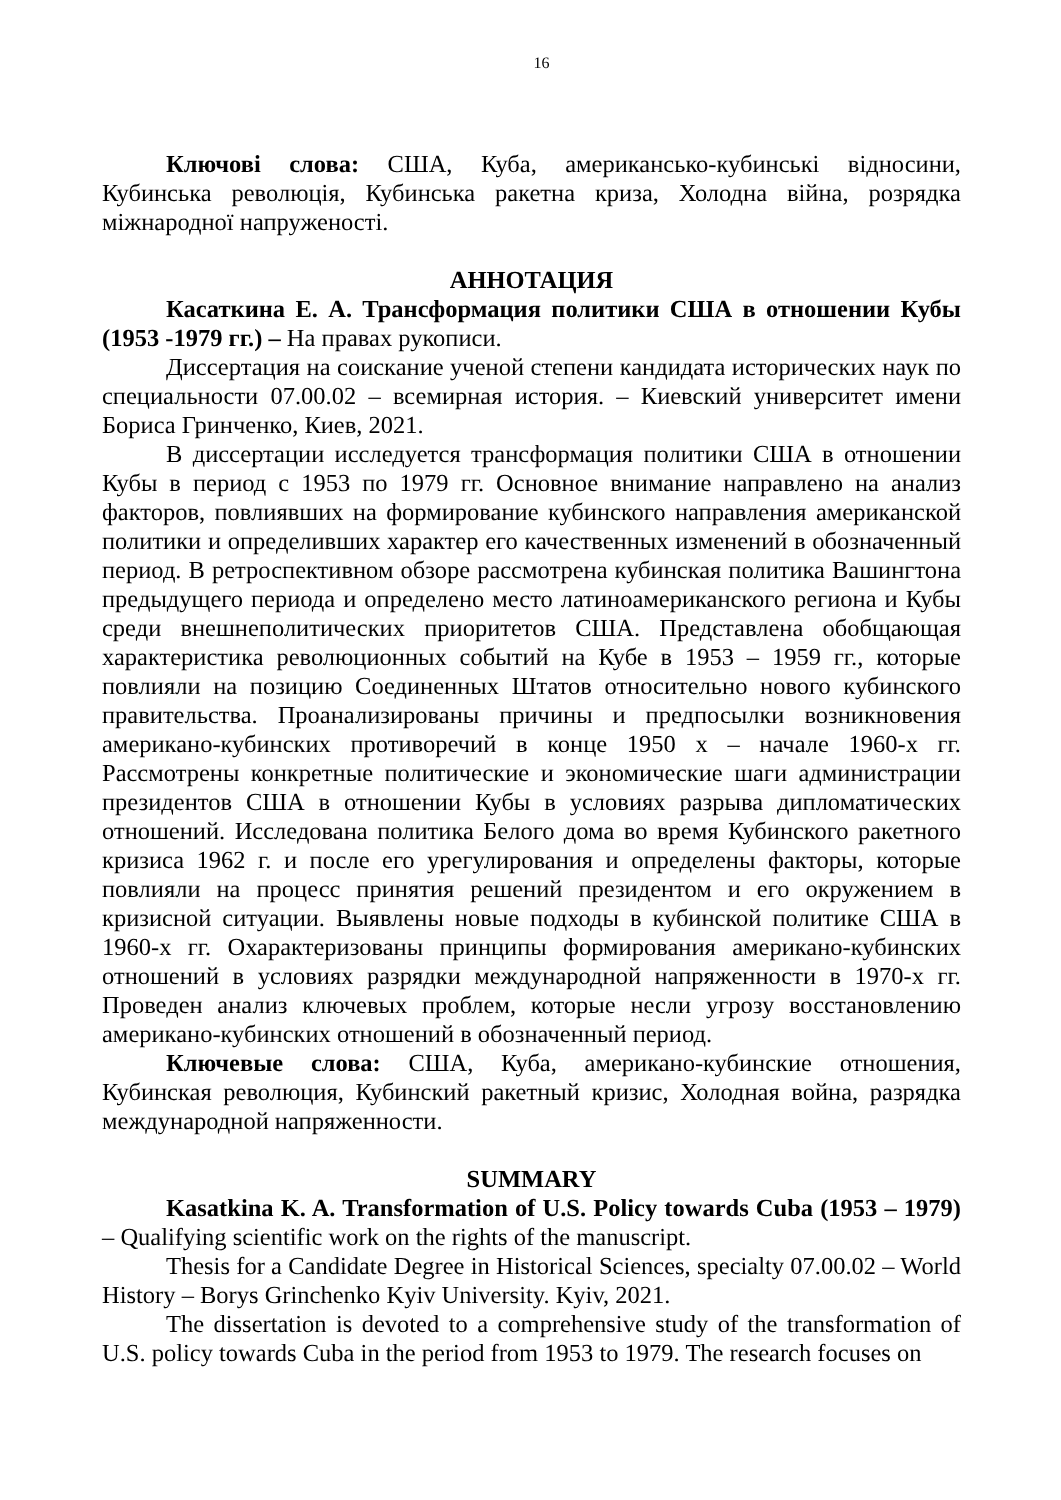16
Ключові слова: США, Куба, американсько-кубинські відносини, Кубинська революція, Кубинська ракетна криза, Холодна війна, розрядка міжнародної напруженості.
АННОТАЦИЯ
Касаткина Е. А. Трансформация политики США в отношении Кубы (1953 -1979 гг.) – На правах рукописи.
Диссертация на соискание ученой степени кандидата исторических наук по специальности 07.00.02 – всемирная история. – Киевский университет имени Бориса Гринченко, Киев, 2021.
В диссертации исследуется трансформация политики США в отношении Кубы в период с 1953 по 1979 гг. Основное внимание направлено на анализ факторов, повлиявших на формирование кубинского направления американской политики и определивших характер его качественных изменений в обозначенный период. В ретроспективном обзоре рассмотрена кубинская политика Вашингтона предыдущего периода и определено место латиноамериканского региона и Кубы среди внешнеполитических приоритетов США. Представлена обобщающая характеристика революционных событий на Кубе в 1953 – 1959 гг., которые повлияли на позицию Соединенных Штатов относительно нового кубинского правительства. Проанализированы причины и предпосылки возникновения американо-кубинских противоречий в конце 1950 х – начале 1960-х гг. Рассмотрены конкретные политические и экономические шаги администрации президентов США в отношении Кубы в условиях разрыва дипломатических отношений. Исследована политика Белого дома во время Кубинского ракетного кризиса 1962 г. и после его урегулирования и определены факторы, которые повлияли на процесс принятия решений президентом и его окружением в кризисной ситуации. Выявлены новые подходы в кубинской политике США в 1960-х гг. Охарактеризованы принципы формирования американо-кубинских отношений в условиях разрядки международной напряженности в 1970-х гг. Проведен анализ ключевых проблем, которые несли угрозу восстановлению американо-кубинских отношений в обозначенный период.
Ключевые слова: США, Куба, американо-кубинские отношения, Кубинская революция, Кубинский ракетный кризис, Холодная война, разрядка международной напряженности.
SUMMARY
Kasatkina K. A. Transformation of U.S. Policy towards Cuba (1953 – 1979) – Qualifying scientific work on the rights of the manuscript.
Thesis for a Candidate Degree in Historical Sciences, specialty 07.00.02 – World History – Borys Grinchenko Kyiv University. Kyiv, 2021.
The dissertation is devoted to a comprehensive study of the transformation of U.S. policy towards Cuba in the period from 1953 to 1979. The research focuses on